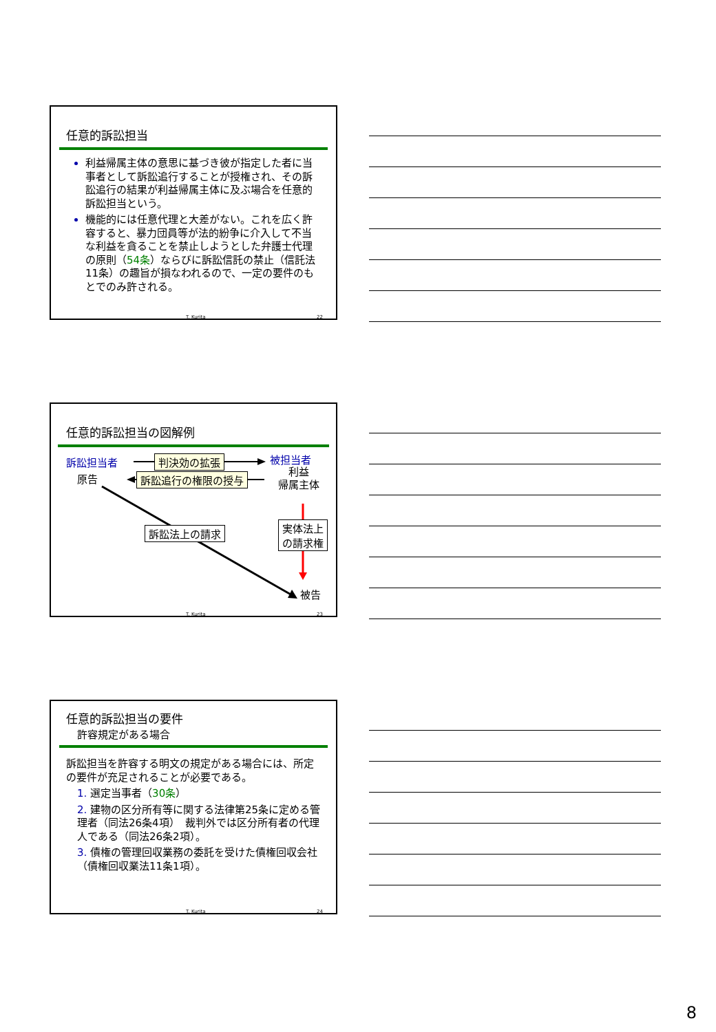任意的訴訟担当
利益帰属主体の意思に基づき彼が指定した者に当事者として訴訟追行することが授権され、その訴訟追行の結果が利益帰属主体に及ぶ場合を任意的訴訟担当という。
機能的には任意代理と大差がない。これを広く許容すると、暴力団員等が法的紛争に介入して不当な利益を貪ることを禁止しようとした弁護士代理の原則（54条）ならびに訴訟信託の禁止（信託法11条）の趣旨が損なわれるので、一定の要件のもとでのみ許される。
T. Kurita 22
任意的訴訟担当の図解例
訴訟担当者
原告
判決効の拡張
訴訟追行の権限の授与
被担当者
利益
帰属主体
訴訟法上の請求 実体法上
の請求権
被告
T. Kurita 23
任意的訴訟担当の要件
許容規定がある場合
訴訟担当を許容する明文の規定がある場合には、所定の要件が充足されることが必要である。
1. 選定当事者（30条）
2. 建物の区分所有等に関する法律第25条に定める管理者（同法26条4項）　裁判外では区分所有者の代理人である（同法26条2項）。
3. 債権の管理回収業務の委託を受けた債権回収会社（債権回収業法11条1項）。
T. Kurita 24
8